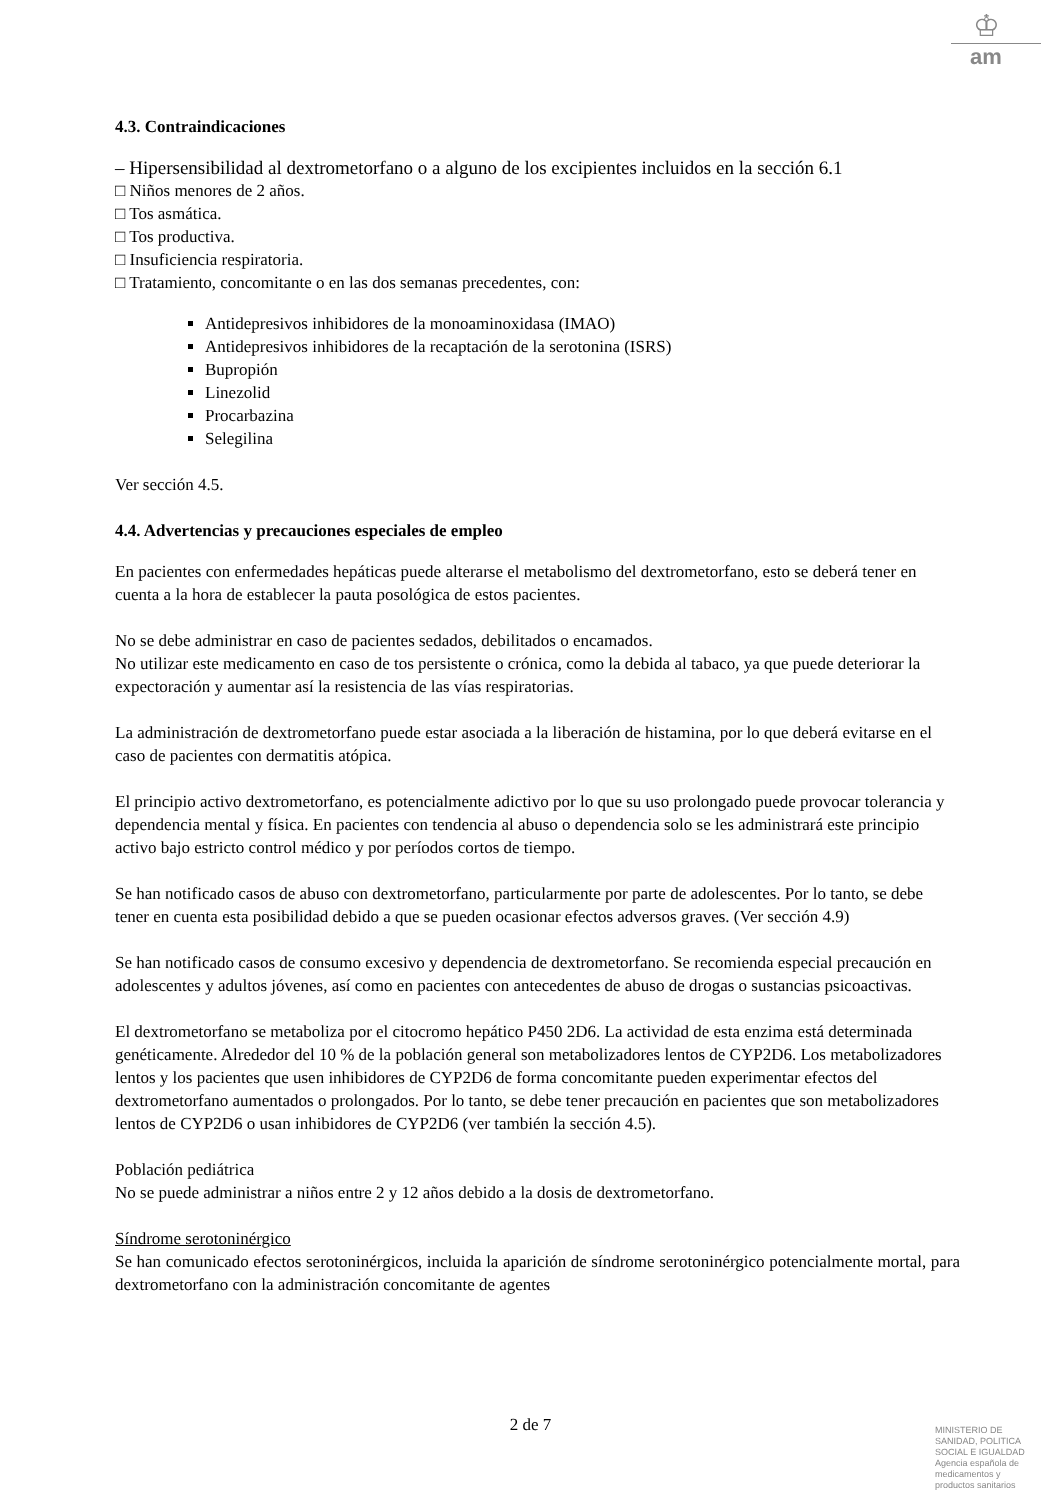♔
am
4.3. Contraindicaciones
– Hipersensibilidad al dextrometorfano o a alguno de los excipientes incluidos en la sección 6.1
□ Niños menores de 2 años.
□ Tos asmática.
□ Tos productiva.
□ Insuficiencia respiratoria.
□ Tratamiento, concomitante o en las dos semanas precedentes, con:
Antidepresivos inhibidores de la monoaminoxidasa (IMAO)
Antidepresivos inhibidores de la recaptación de la serotonina (ISRS)
Bupropión
Linezolid
Procarbazina
Selegilina
Ver sección 4.5.
4.4. Advertencias y precauciones especiales de empleo
En pacientes con enfermedades hepáticas puede alterarse el metabolismo del dextrometorfano, esto se deberá tener en cuenta a la hora de establecer la pauta posológica de estos pacientes.
No se debe administrar en caso de pacientes sedados, debilitados o encamados.
No utilizar este medicamento en caso de tos persistente o crónica, como la debida al tabaco, ya que puede deteriorar la expectoración y aumentar así la resistencia de las vías respiratorias.
La administración de dextrometorfano puede estar asociada a la liberación de histamina, por lo que deberá evitarse en el caso de pacientes con dermatitis atópica.
El principio activo dextrometorfano, es potencialmente adictivo por lo que su uso prolongado puede provocar tolerancia y dependencia mental y física. En pacientes con tendencia al abuso o dependencia solo se les administrará este principio activo bajo estricto control médico y por períodos cortos de tiempo.
Se han notificado casos de abuso con dextrometorfano, particularmente por parte de adolescentes. Por lo tanto, se debe tener en cuenta esta posibilidad debido a que se pueden ocasionar efectos adversos graves. (Ver sección 4.9)
Se han notificado casos de consumo excesivo y dependencia de dextrometorfano. Se recomienda especial precaución en adolescentes y adultos jóvenes, así como en pacientes con antecedentes de abuso de drogas o sustancias psicoactivas.
El dextrometorfano se metaboliza por el citocromo hepático P450 2D6. La actividad de esta enzima está determinada genéticamente. Alrededor del 10 % de la población general son metabolizadores lentos de CYP2D6. Los metabolizadores lentos y los pacientes que usen inhibidores de CYP2D6 de forma concomitante pueden experimentar efectos del dextrometorfano aumentados o prolongados. Por lo tanto, se debe tener precaución en pacientes que son metabolizadores lentos de CYP2D6 o usan inhibidores de CYP2D6 (ver también la sección 4.5).
Población pediátrica
No se puede administrar a niños entre 2 y 12 años debido a la dosis de dextrometorfano.
Síndrome serotoninérgico
Se han comunicado efectos serotoninérgicos, incluida la aparición de síndrome serotoninérgico potencialmente mortal, para dextrometorfano con la administración concomitante de agentes
2 de 7
MINISTERIO DE
SANIDAD, POLITICA
SOCIAL E IGUALDAD
Agencia española de
medicamentos y
productos sanitarios